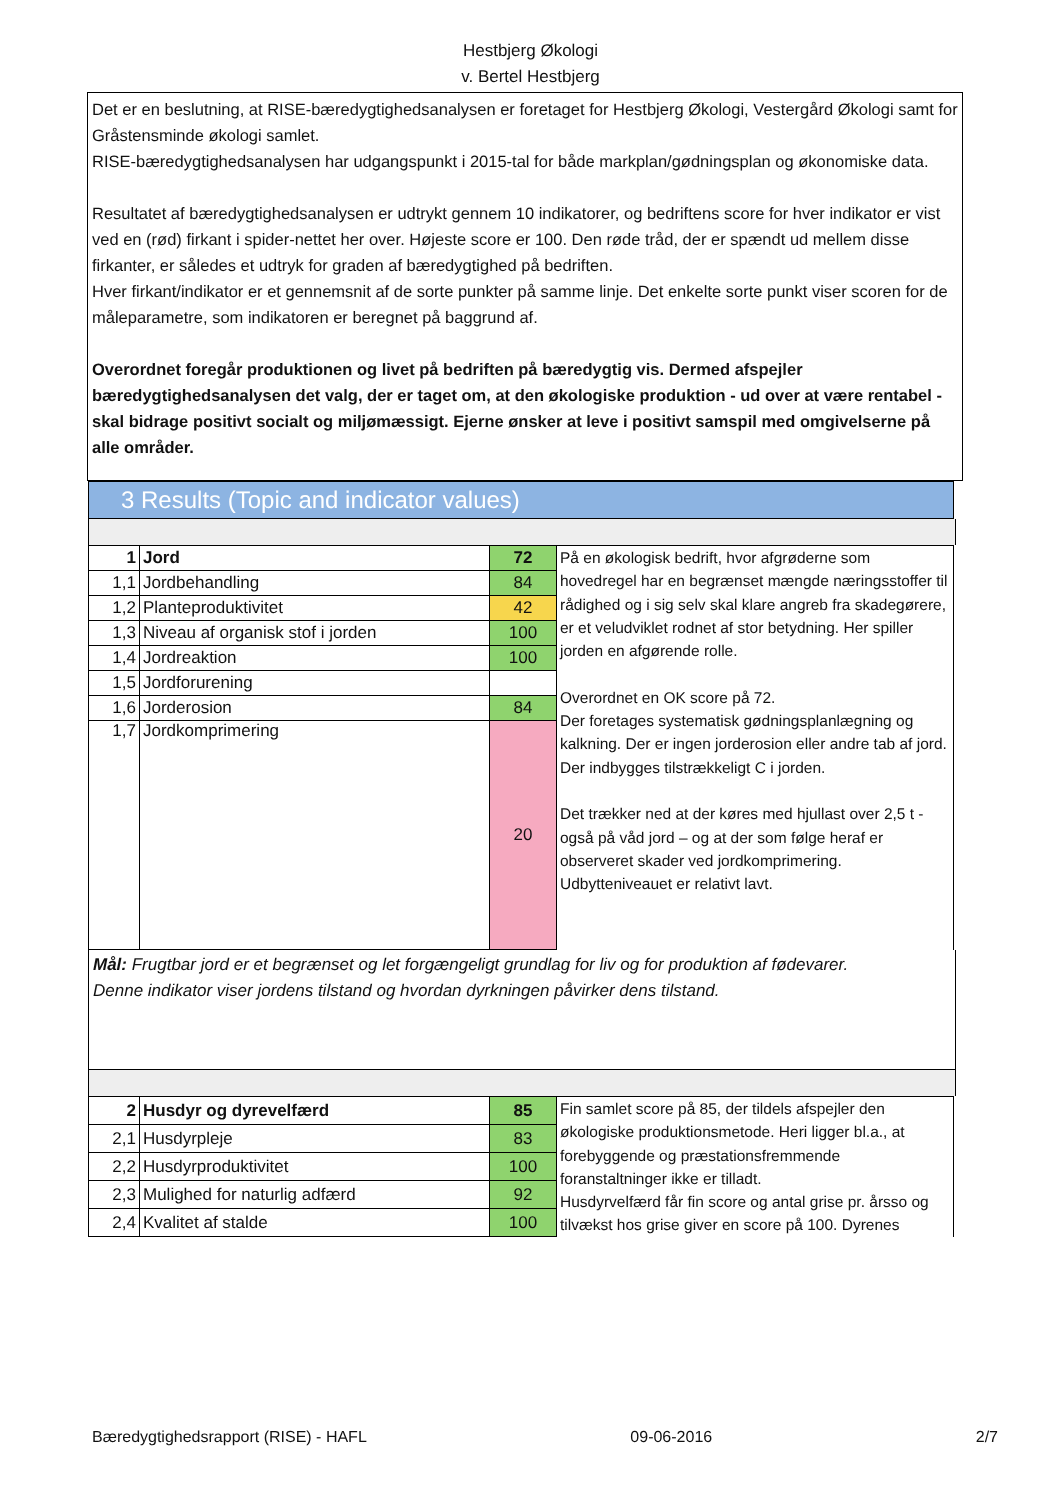Hestbjerg Økologi
v. Bertel Hestbjerg
Det er en beslutning, at RISE-bæredygtighedsanalysen er foretaget for Hestbjerg Økologi, Vestergård Økologi samt for Gråstensminde økologi samlet.
RISE-bæredygtighedsanalysen har udgangspunkt i 2015-tal for både markplan/gødningsplan og økonomiske data.
Resultatet af bæredygtighedsanalysen er udtrykt gennem 10 indikatorer, og bedriftens score for hver indikator er vist ved en (rød) firkant i spider-nettet her over. Højeste score er 100. Den røde tråd, der er spændt ud mellem disse firkanter, er således et udtryk for graden af bæredygtighed på bedriften.
Hver firkant/indikator er et gennemsnit af de sorte punkter på samme linje. Det enkelte sorte punkt viser scoren for de måleparametre, som indikatoren er beregnet på baggrund af.
Overordnet foregår produktionen og livet på bedriften på bæredygtig vis. Dermed afspejler bæredygtighedsanalysen det valg, der er taget om, at den økologiske produktion - ud over at være rentabel - skal bidrage positivt socialt og miljømæssigt. Ejerne ønsker at leve i positivt samspil med omgivelserne på alle områder.
3 Results (Topic and indicator values)
| 1 | Jord | 72 | På en økologisk bedrift, hvor afgrøderne som hovedregel har en begrænset mængde næringsstoffer til rådighed og i sig selv skal klare angreb fra skadegørere, er et veludviklet rodnet af stor betydning. Her spiller jorden en afgørende rolle. Overordnet en OK score på 72. Der foretages systematisk gødningsplanlægning og kalkning. Der er ingen jorderosion eller andre tab af jord. Der indbygges tilstrækkeligt C i jorden. Det trækker ned at der køres med hjullast over 2,5 t - også på våd jord – og at der som følge heraf er observeret skader ved jordkomprimering. Udbytteniveauet er relativt lavt. |
| 1,1 | Jordbehandling | 84 | |
| 1,2 | Planteproduktivitet | 42 | |
| 1,3 | Niveau af organisk stof i jorden | 100 | |
| 1,4 | Jordreaktion | 100 | |
| 1,5 | Jordforurening | | |
| 1,6 | Jorderosion | 84 | |
| 1,7 | Jordkomprimering | 20 | |
Mål: Frugtbar jord er et begrænset og let forgængeligt grundlag for liv og for produktion af fødevarer.
Denne indikator viser jordens tilstand og hvordan dyrkningen påvirker dens tilstand.
| 2 | Husdyr og dyrevelfærd | 85 | Fin samlet score på 85, der tildels afspejler den økologiske produktionsmetode. Heri ligger bl.a., at forebyggende og præstationsfremmende foranstaltninger ikke er tilladt. Husdyrvelfærd får fin score og antal grise pr. årsso og tilvækst hos grise giver en score på 100. Dyrenes |
| 2,1 | Husdyrpleje | 83 | |
| 2,2 | Husdyrproduktivitet | 100 | |
| 2,3 | Mulighed for naturlig adfærd | 92 | |
| 2,4 | Kvalitet af stalde | 100 | |
Bæredygtighedsrapport (RISE) - HAFL 09-06-2016 2/7